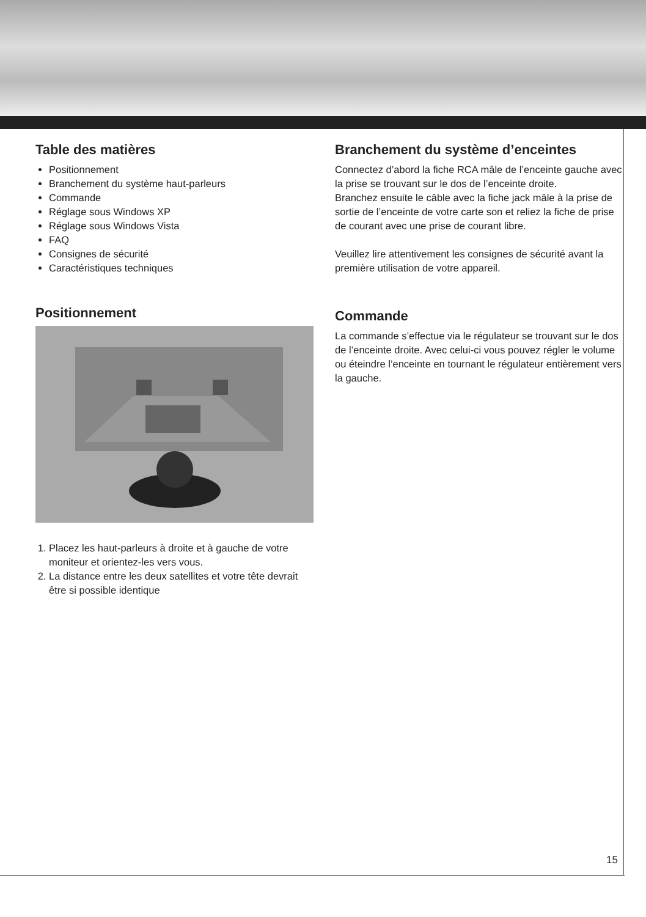Table des matières
Positionnement
Branchement du système haut-parleurs
Commande
Réglage sous Windows XP
Réglage sous Windows Vista
FAQ
Consignes de sécurité
Caractéristiques techniques
Positionnement
1. Placez les haut-parleurs à droite et à gauche de votre moniteur et orientez-les vers vous.
2. La distance entre les deux satellites et votre tête devrait être si possible identique
Branchement du système d’enceintes
Connectez d’abord la fiche RCA mâle de l’enceinte gauche avec la prise se trouvant sur le dos de l’enceinte droite.
Branchez ensuite le câble avec la fiche jack mâle à la prise de sortie de l’enceinte de votre carte son et reliez la fiche de prise de courant avec une prise de courant libre.
Veuillez lire attentivement les consignes de sécurité avant la première utilisation de votre appareil.
Commande
La commande s’effectue via le régulateur se trouvant sur le dos de l’enceinte droite. Avec celui-ci vous pouvez régler le volume ou éteindre l’enceinte en tournant le régulateur entièrement vers la gauche.
15